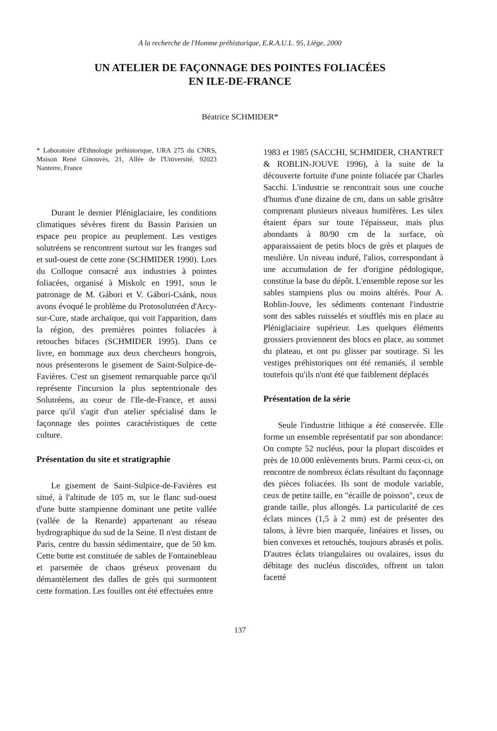A la recherche de l'Homme préhistorique, E.R.A.U.L. 95, Liège, 2000
UN ATELIER DE FAÇONNAGE DES POINTES FOLIACÉES
EN ILE-DE-FRANCE
Béatrice SCHMIDER*
* Laboratoire d'Ethnologie préhistorique, URA 275 du CNRS, Maison René Ginouvès, 21, Allée de l'Université, 92023 Nanterre, France
Durant le dernier Pléniglaciaire, les conditions climatiques sévères firent du Bassin Parisien un espace peu propice au peuplement. Les vestiges solutréens se rencontrent surtout sur les franges sud et sud-ouest de cette zone (SCHMIDER 1990). Lors du Colloque consacré aux industries à pointes foliacées, organisé à Miskolc en 1991, sous le patronage de M. Gábori et V. Gábori-Csánk, nous avons évoqué le problème du Protosolutréen d'Arcy-sur-Cure, stade archaïque, qui voit l'apparition, dans la région, des premières pointes foliacées à retouches bifaces (SCHMIDER 1995). Dans ce livre, en hommage aux deux chercheurs hongrois, nous présenterons le gisement de Saint-Sulpice-de-Favières. C'est un gisement remarquable parce qu'il représente l'incursion la plus septentrionale des Solutréens, au coeur de l'Ile-de-France, et aussi parce qu'il s'agit d'un atelier spécialisé dans le façonnage des pointes caractéristiques de cette culture.
Présentation du site et stratigraphie
Le gisement de Saint-Sulpice-de-Favières est situé, à l'altitude de 105 m, sur le flanc sud-ouest d'une butte stampienne dominant une petite vallée (vallée de la Renarde) appartenant au réseau hydrographique du sud de la Seine. Il n'est distant de Paris, centre du bassin sédimentaire, que de 50 km. Cette butte est constituée de sables de Fontainebleau et parsemée de chaos gréseux provenant du démantèlement des dalles de grès qui surmontent cette formation. Les fouilles ont été effectuées entre
1983 et 1985 (SACCHI, SCHMIDER, CHANTRET & ROBLIN-JOUVE 1996), à la suite de la découverte fortuite d'une pointe foliacée par Charles Sacchi. L'industrie se rencontrait sous une couche d'humus d'une dizaine de cm, dans un sable grisâtre comprenant plusieurs niveaux humifères. Les silex étaient épars sur toute l'épaisseur, mais plus abondants à 80/90 cm de la surface, où apparaissaient de petits blocs de grès et plaques de meulière. Un niveau induré, l'alios, correspondant à une accumulation de fer d'origine pédologique, constitue la base du dépôt. L'ensemble repose sur les sables stampiens plus ou moins altérés. Pour A. Roblin-Jouve, les sédiments contenant l'industrie sont des sables ruisselés et soufflés mis en place au Pléniglaciaire supérieur. Les quelques éléments grossiers proviennent des blocs en place, au sommet du plateau, et ont pu glisser par soutirage. Si les vestiges préhistoriques ont été remaniés, il semble toutefois qu'ils n'ont été que faiblement déplacés
Présentation de la série
Seule l'industrie lithique a été conservée. Elle forme un ensemble représentatif par son abondance: On compte 52 nucléus, pour la plupart discoïdes et près de 10.000 enlèvements bruts. Parmi ceux-ci, on rencontre de nombreux éclats résultant du façonnage des pièces foliacées. Ils sont de module variable, ceux de petite taille, en "écaille de poisson", ceux de grande taille, plus allongés. La particularité de ces éclats minces (1,5 à 2 mm) est de présenter des talons, à lèvre bien marquée, linéaires et lisses, ou bien convexes et retouchés, toujours abrasés et polis. D'autres éclats triangulaires ou ovalaires, issus du débitage des nucléus discoïdes, offrent un talon facetté
137